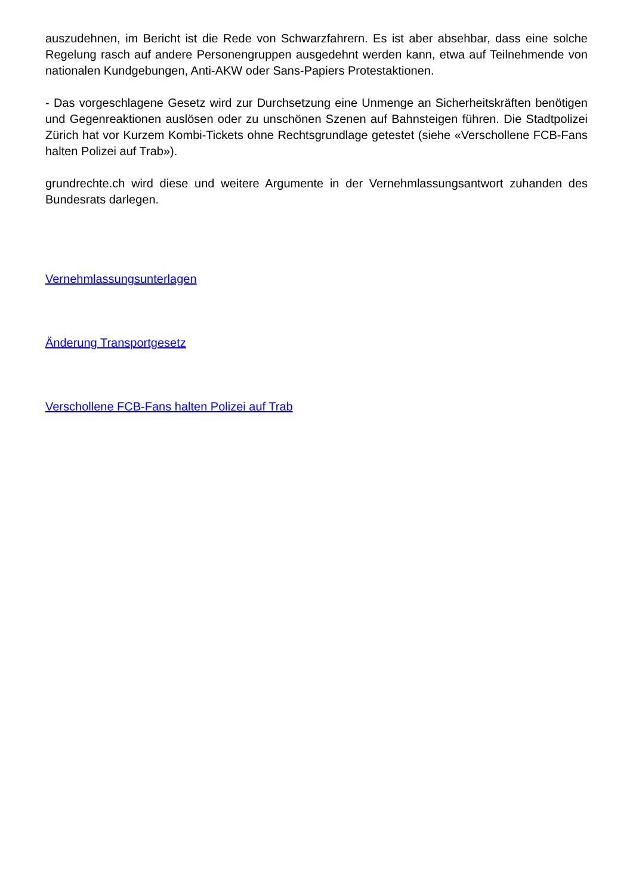auszudehnen, im Bericht ist die Rede von Schwarzfahrern. Es ist aber absehbar, dass eine solche Regelung rasch auf andere Personengruppen ausgedehnt werden kann, etwa auf Teilnehmende von nationalen Kundgebungen, Anti-AKW oder Sans-Papiers Protestaktionen.
- Das vorgeschlagene Gesetz wird zur Durchsetzung eine Unmenge an Sicherheitskräften benötigen und Gegenreaktionen auslösen oder zu unschönen Szenen auf Bahnsteigen führen. Die Stadtpolizei Zürich hat vor Kurzem Kombi-Tickets ohne Rechtsgrundlage getestet (siehe «Verschollene FCB-Fans halten Polizei auf Trab»).
grundrechte.ch wird diese und weitere Argumente in der Vernehmlassungsantwort zuhanden des Bundesrats darlegen.
Vernehmlassungsunterlagen
Änderung Transportgesetz
Verschollene FCB-Fans halten Polizei auf Trab